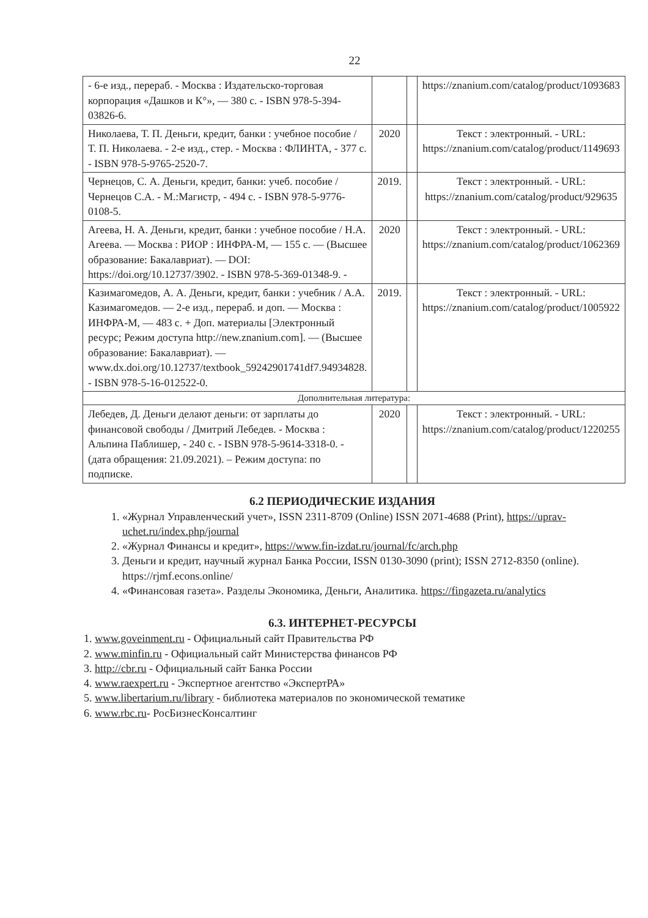22
| - 6-е изд., перераб. - Москва : Издательско-торговая корпорация «Дашков и К°», — 380 с. - ISBN 978-5-394-03826-6. | | | https://znanium.com/catalog/product/1093683 |
| Николаева, Т. П. Деньги, кредит, банки : учебное пособие / Т. П. Николаева. - 2-е изд., стер. - Москва : ФЛИНТА, - 377 с. - ISBN 978-5-9765-2520-7. | 2020 | | Текст : электронный. - URL: https://znanium.com/catalog/product/1149693 |
| Чернецов, С. А. Деньги, кредит, банки: учеб. пособие / Чернецов С.А. - М.:Магистр, - 494 с. - ISBN 978-5-9776-0108-5. | 2019. | | Текст : электронный. - URL: https://znanium.com/catalog/product/929635 |
| Агеева, Н. А. Деньги, кредит, банки : учебное пособие / Н.А. Агеева. — Москва : РИОР : ИНФРА-М, — 155 с. — (Высшее образование: Бакалавриат). — DOI: https://doi.org/10.12737/3902. - ISBN 978-5-369-01348-9. - | 2020 | | Текст : электронный. - URL: https://znanium.com/catalog/product/1062369 |
| Казимагомедов, А. А. Деньги, кредит, банки : учебник / А.А. Казимагомедов. — 2-е изд., перераб. и доп. — Москва : ИНФРА-М, — 483 с. + Доп. материалы [Электронный ресурс; Режим доступа http://new.znanium.com]. — (Высшее образование: Бакалавриат). — www.dx.doi.org/10.12737/textbook_59242901741df7.94934828. - ISBN 978-5-16-012522-0. | 2019. | | Текст : электронный. - URL: https://znanium.com/catalog/product/1005922 |
| Дополнительная литература: | | | |
| Лебедев, Д. Деньги делают деньги: от зарплаты до финансовой свободы / Дмитрий Лебедев. - Москва : Альпина Паблишер, - 240 с. - ISBN 978-5-9614-3318-0. - (дата обращения: 21.09.2021). – Режим доступа: по подписке. | 2020 | | Текст : электронный. - URL: https://znanium.com/catalog/product/1220255 |
6.2 ПЕРИОДИЧЕСКИЕ ИЗДАНИЯ
1. «Журнал Управленческий учет», ISSN 2311-8709 (Online) ISSN 2071-4688 (Print), https://uprav-uchet.ru/index.php/journal
2. «Журнал Финансы и кредит», https://www.fin-izdat.ru/journal/fc/arch.php
3. Деньги и кредит, научный журнал Банка России, ISSN 0130-3090 (print); ISSN 2712-8350 (online). https://rjmf.econs.online/
4. «Финансовая газета». Разделы Экономика, Деньги, Аналитика. https://fingazeta.ru/analytics
6.3. ИНТЕРНЕТ-РЕСУРСЫ
1. www.goveinment.ru - Официальный сайт Правительства РФ
2. www.minfin.ru - Официальный сайт Министерства финансов РФ
3. http://cbr.ru - Официальный сайт Банка России
4. www.raexpert.ru - Экспертное агентство «ЭкспертРА»
5. www.libertarium.ru/library - библиотека материалов по экономической тематике
6. www.rbc.ru- РосБизнесКонсалтинг